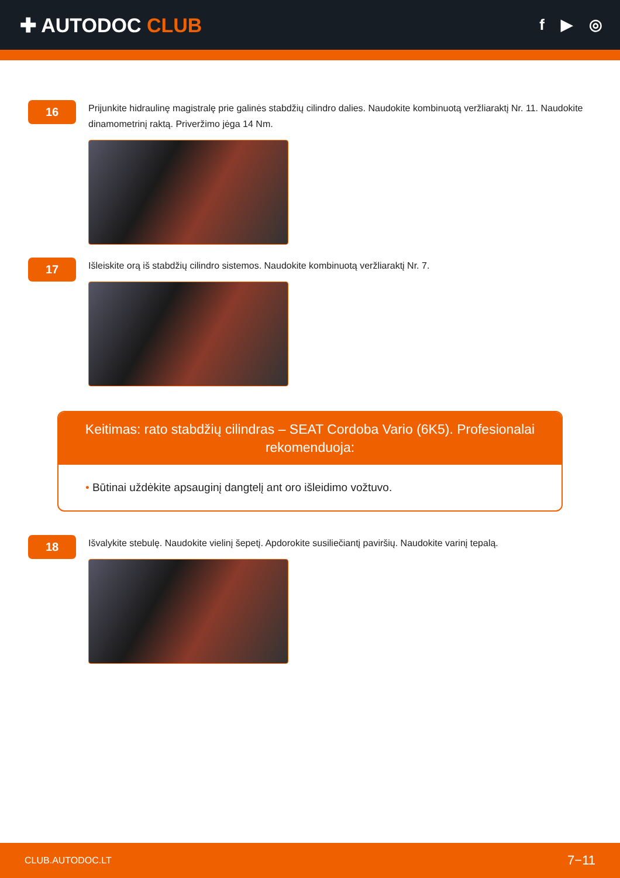✚ AUTODOC CLUB
f ▶ ◎
16
Prijunkite hidraulinę magistralę prie galinės stabdžių cilindro dalies. Naudokite kombinuotą veržliaraktį Nr. 11. Naudokite dinamometrinį raktą. Priveržimo jėga 14 Nm.
17
Išleiskite orą iš stabdžių cilindro sistemos. Naudokite kombinuotą veržliaraktį Nr. 7.
Keitimas: rato stabdžių cilindras – SEAT Cordoba Vario (6K5). Profesionalai rekomenduoja:
• Būtinai uždėkite apsauginį dangtelį ant oro išleidimo vožtuvo.
18
Išvalykite stebulę. Naudokite vielinį šepetį. Apdorokite susiliečiantį paviršių. Naudokite varinį tepalą.
CLUB.AUTODOC.LT 7−11